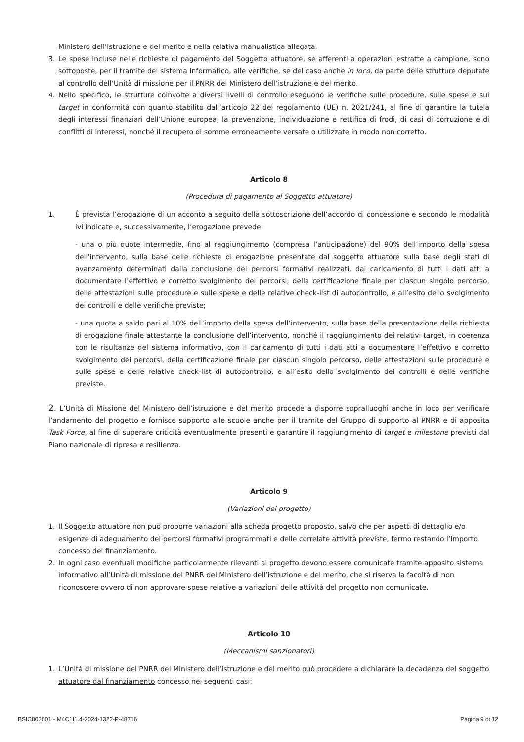Ministero dell’istruzione e del merito e nella relativa manualistica allegata.
3. Le spese incluse nelle richieste di pagamento del Soggetto attuatore, se afferenti a operazioni estratte a campione, sono sottoposte, per il tramite del sistema informatico, alle verifiche, se del caso anche in loco, da parte delle strutture deputate al controllo dell’Unità di missione per il PNRR del Ministero dell’istruzione e del merito.
4. Nello specifico, le strutture coinvolte a diversi livelli di controllo eseguono le verifiche sulle procedure, sulle spese e sui target in conformità con quanto stabilito dall’articolo 22 del regolamento (UE) n. 2021/241, al fine di garantire la tutela degli interessi finanziari dell’Unione europea, la prevenzione, individuazione e rettifica di frodi, di casi di corruzione e di conflitti di interessi, nonché il recupero di somme erroneamente versate o utilizzate in modo non corretto.
Articolo 8
(Procedura di pagamento al Soggetto attuatore)
1. È prevista l’erogazione di un acconto a seguito della sottoscrizione dell’accordo di concessione e secondo le modalità ivi indicate e, successivamente, l’erogazione prevede:
- una o più quote intermedie, fino al raggiungimento (compresa l’anticipazione) del 90% dell’importo della spesa dell’intervento, sulla base delle richieste di erogazione presentate dal soggetto attuatore sulla base degli stati di avanzamento determinati dalla conclusione dei percorsi formativi realizzati, dal caricamento di tutti i dati atti a documentare l’effettivo e corretto svolgimento dei percorsi, della certificazione finale per ciascun singolo percorso, delle attestazioni sulle procedure e sulle spese e delle relative check-list di autocontrollo, e all’esito dello svolgimento dei controlli e delle verifiche previste;
- una quota a saldo pari al 10% dell’importo della spesa dell’intervento, sulla base della presentazione della richiesta di erogazione finale attestante la conclusione dell’intervento, nonché il raggiungimento dei relativi target, in coerenza con le risultanze del sistema informativo, con il caricamento di tutti i dati atti a documentare l’effettivo e corretto svolgimento dei percorsi, della certificazione finale per ciascun singolo percorso, delle attestazioni sulle procedure e sulle spese e delle relative check-list di autocontrollo, e all’esito dello svolgimento dei controlli e delle verifiche previste.
2. L’Unità di Missione del Ministero dell’istruzione e del merito procede a disporre sopralluoghi anche in loco per verificare l’andamento del progetto e fornisce supporto alle scuole anche per il tramite del Gruppo di supporto al PNRR e di apposita Task Force, al fine di superare criticità eventualmente presenti e garantire il raggiungimento di target e milestone previsti dal Piano nazionale di ripresa e resilienza.
Articolo 9
(Variazioni del progetto)
1. Il Soggetto attuatore non può proporre variazioni alla scheda progetto proposto, salvo che per aspetti di dettaglio e/o esigenze di adeguamento dei percorsi formativi programmati e delle correlate attività previste, fermo restando l’importo concesso del finanziamento.
2. In ogni caso eventuali modifiche particolarmente rilevanti al progetto devono essere comunicate tramite apposito sistema informativo all’Unità di missione del PNRR del Ministero dell’istruzione e del merito, che si riserva la facoltà di non riconoscere ovvero di non approvare spese relative a variazioni delle attività del progetto non comunicate.
Articolo 10
(Meccanismi sanzionatori)
1. L’Unità di missione del PNRR del Ministero dell’istruzione e del merito può procedere a dichiarare la decadenza del soggetto attuatore dal finanziamento concesso nei seguenti casi:
BSIC802001 - M4C1I1.4-2024-1322-P-48716 Pagina 9 di 12